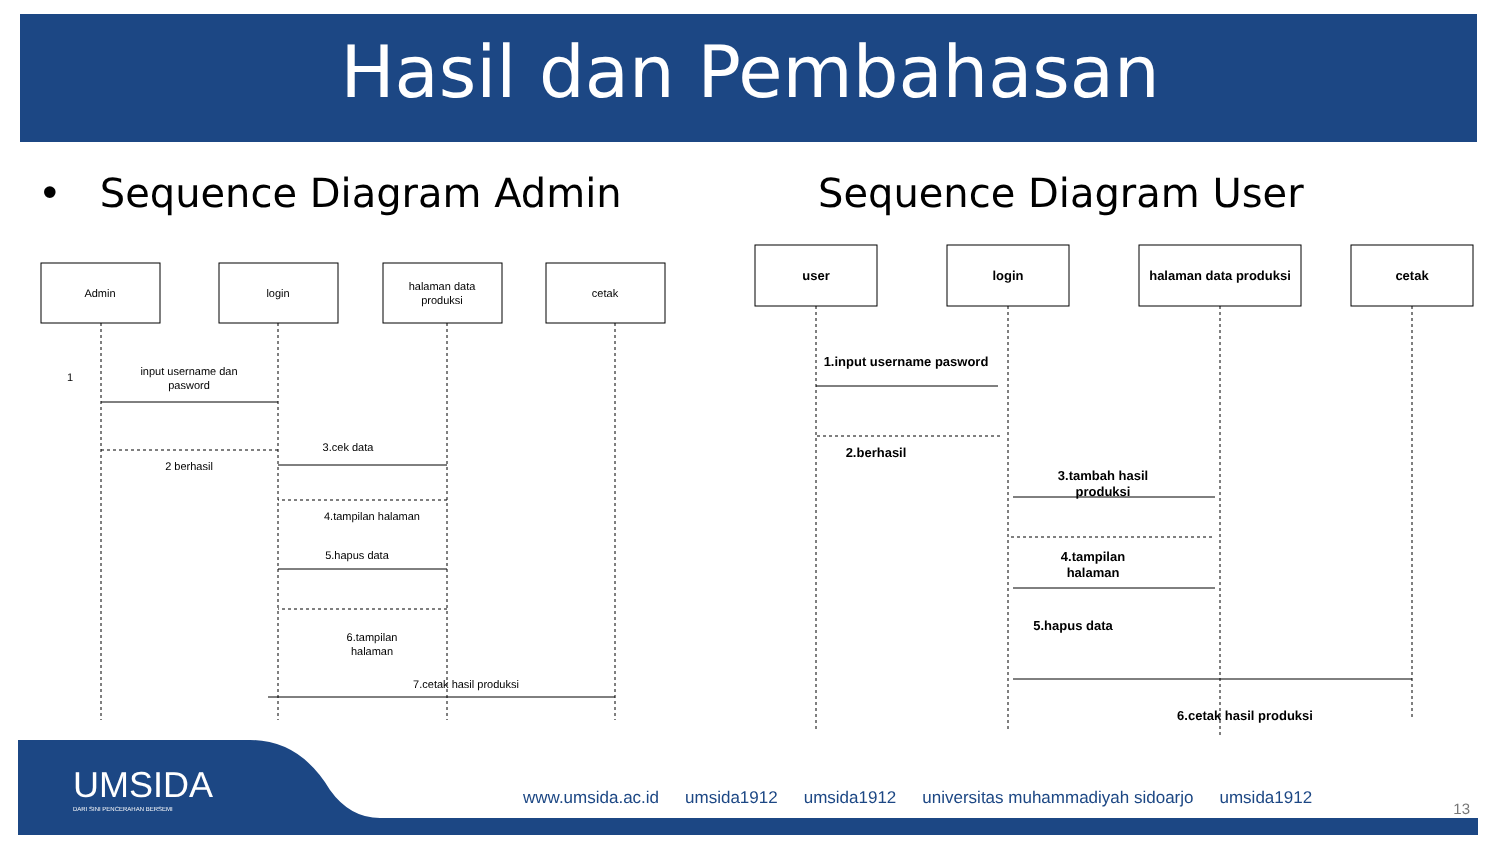Hasil dan Pembahasan
• Sequence Diagram Admin Sequence Diagram User
Admin
login
halaman data
produksi
cetak
1
input username dan
pasword
2 berhasil
3.cek data
4.tampilan halaman
5.hapus data
6.tampilan
halaman
7.cetak hasil produksi
user
login
halaman data produksi
cetak
1.input username pasword
2.berhasil
3.tambah hasil
produksi
4.tampilan
halaman
5.hapus data
6.cetak hasil produksi
UMSIDA
DARI SINI PENCERAHAN BERSEMI
www.umsida.ac.id umsida1912 umsida1912 universitas muhammadiyah sidoarjo umsida1912
13